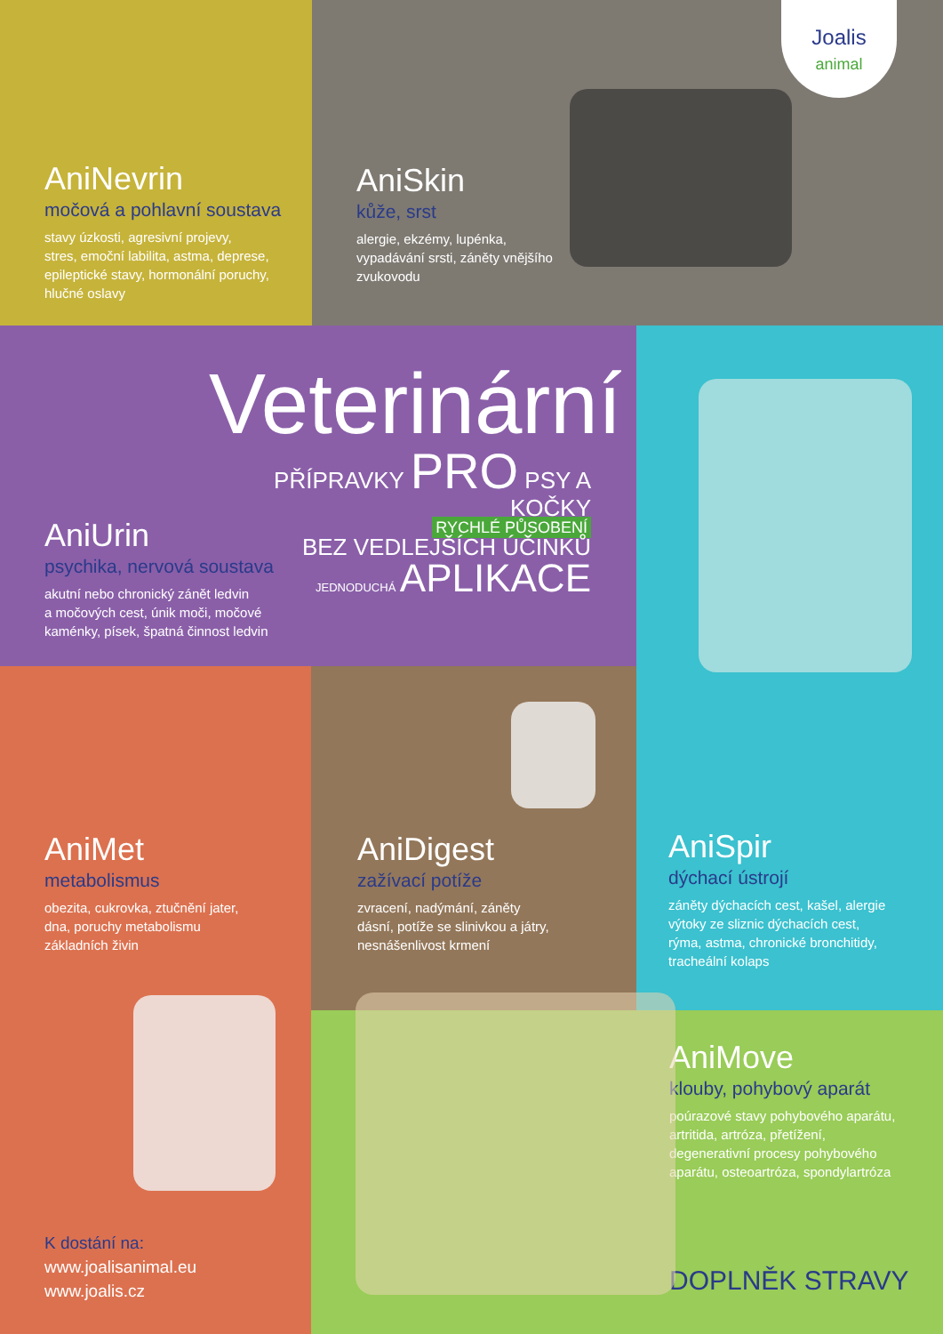AniNevrin
močová a pohlavní soustava
stavy úzkosti, agresivní projevy,
stres, emoční labilita, astma, deprese,
epileptické stavy, hormonální poruchy,
hlučné oslavy
AniSkin
kůže, srst
alergie, ekzémy, lupénka,
vypadávání srsti, záněty vnějšího
zvukovodu
Joalis
animal
Veterinární
PŘÍPRAVKY PRO PSY A KOČKY
RYCHLÉ PŮSOBENÍ
BEZ VEDLEJŠÍCH ÚČINKŮ
JEDNODUCHÁ APLIKACE
AniUrin
psychika, nervová soustava
akutní nebo chronický zánět ledvin
a močových cest, únik moči, močové
kaménky, písek, špatná činnost ledvin
AniSpir
dýchací ústrojí
záněty dýchacích cest, kašel, alergie
výtoky ze sliznic dýchacích cest,
rýma, astma, chronické bronchitidy,
tracheální kolaps
AniMet
metabolismus
obezita, cukrovka, ztučnění jater,
dna, poruchy metabolismu
základních živin
K dostání na:
www.joalisanimal.eu
www.joalis.cz
AniDigest
zažívací potíže
zvracení, nadýmání, záněty
dásní, potíže se slinivkou a játry,
nesnášenlivost krmení
AniMove
klouby, pohybový aparát
poúrazové stavy pohybového aparátu,
artritida, artróza, přetížení,
degenerativní procesy pohybového
aparátu, osteoartróza, spondylartróza
DOPLNĚK STRAVY